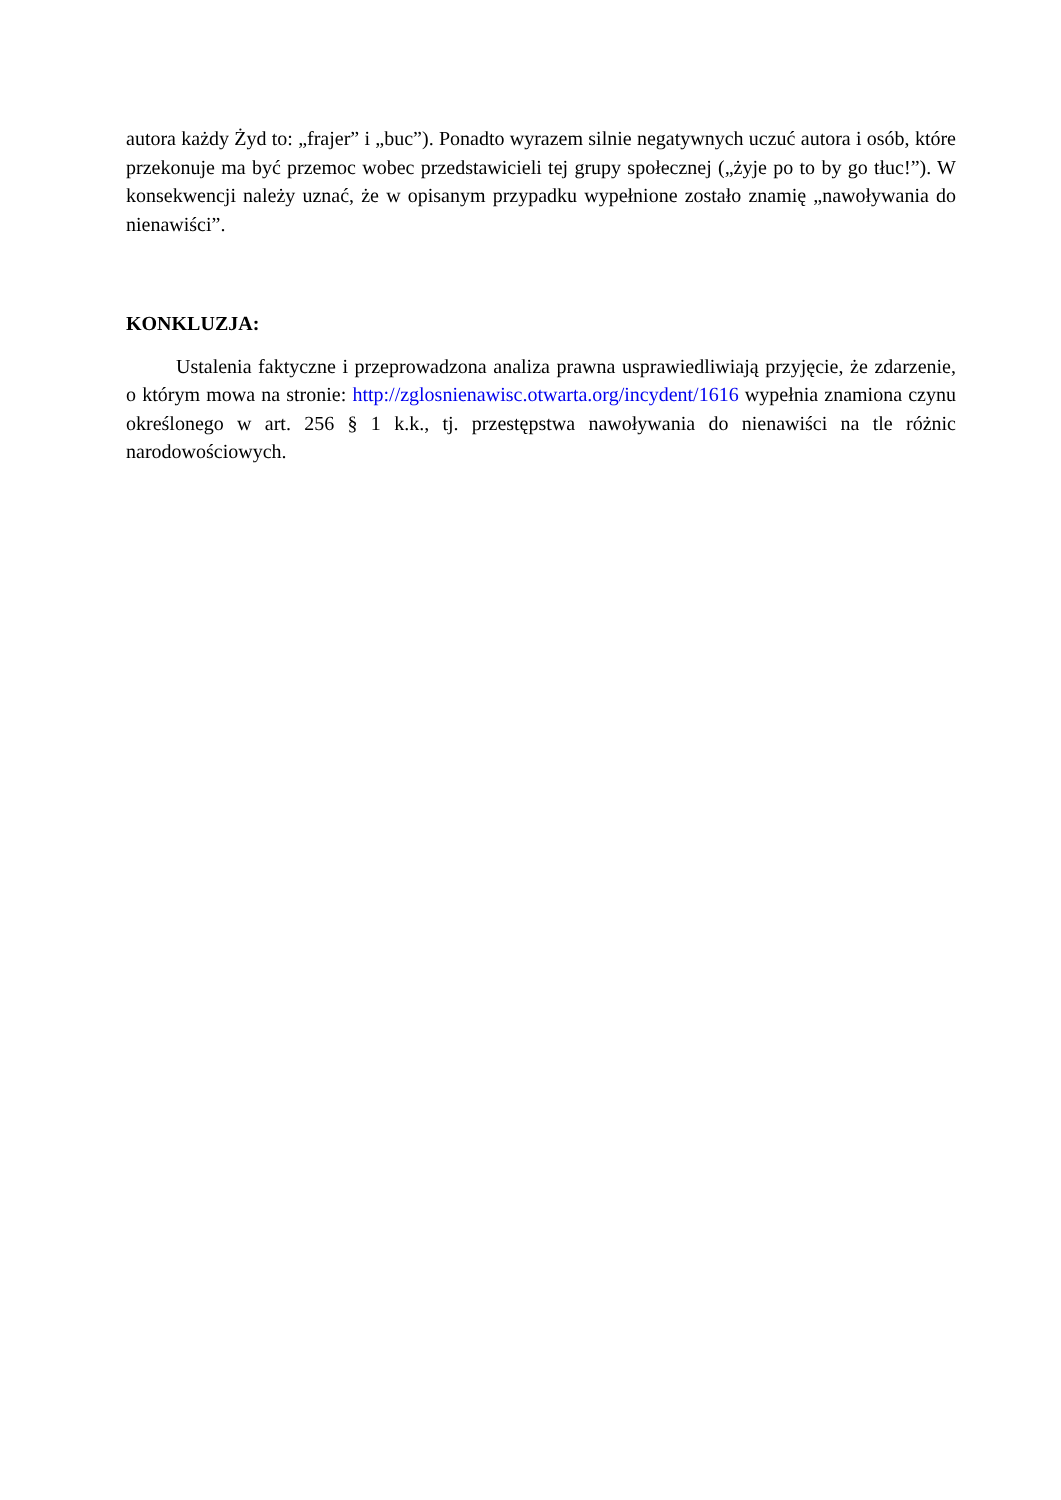autora każdy Żyd to: „frajer” i „buc”). Ponadto wyrazem silnie negatywnych uczuć autora i osób, które przekonuje ma być przemoc wobec przedstawicieli tej grupy społecznej („żyje po to by go tłuc!”). W konsekwencji należy uznać, że w opisanym przypadku wypełnione zostało znamię „nawoływania do nienawiści”.
KONKLUZJA:
Ustalenia faktyczne i przeprowadzona analiza prawna usprawiedliwiają przyjęcie, że zdarzenie, o którym mowa na stronie: http://zglosnienawisc.otwarta.org/incydent/1616 wypełnia znamiona czynu określonego w art. 256 § 1 k.k., tj. przestępstwa nawoływania do nienawiści na tle różnic narodowościowych.